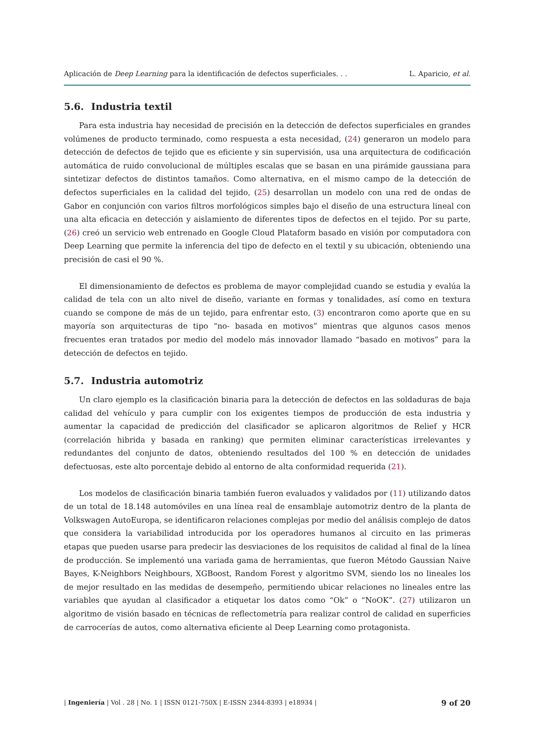Aplicación de Deep Learning para la identificación de defectos superficiales. . .
L. Aparicio, et al.
5.6. Industria textil
Para esta industria hay necesidad de precisión en la detección de defectos superficiales en grandes volúmenes de producto terminado, como respuesta a esta necesidad, (24) generaron un modelo para detección de defectos de tejido que es eficiente y sin supervisión, usa una arquitectura de codificación automática de ruido convolucional de múltiples escalas que se basan en una pirámide gaussiana para sintetizar defectos de distintos tamaños. Como alternativa, en el mismo campo de la detección de defectos superficiales en la calidad del tejido, (25) desarrollan un modelo con una red de ondas de Gabor en conjunción con varios filtros morfológicos simples bajo el diseño de una estructura lineal con una alta eficacia en detección y aislamiento de diferentes tipos de defectos en el tejido. Por su parte, (26) creó un servicio web entrenado en Google Cloud Plataform basado en visión por computadora con Deep Learning que permite la inferencia del tipo de defecto en el textil y su ubicación, obteniendo una precisión de casi el 90 %.
El dimensionamiento de defectos es problema de mayor complejidad cuando se estudia y evalúa la calidad de tela con un alto nivel de diseño, variante en formas y tonalidades, así como en textura cuando se compone de más de un tejido, para enfrentar esto, (3) encontraron como aporte que en su mayoría son arquitecturas de tipo “no- basada en motivos” mientras que algunos casos menos frecuentes eran tratados por medio del modelo más innovador llamado “basado en motivos” para la detección de defectos en tejido.
5.7. Industria automotriz
Un claro ejemplo es la clasificación binaria para la detección de defectos en las soldaduras de baja calidad del vehículo y para cumplir con los exigentes tiempos de producción de esta industria y aumentar la capacidad de predicción del clasificador se aplicaron algoritmos de Relief y HCR (correlación hibrida y basada en ranking) que permiten eliminar características irrelevantes y redundantes del conjunto de datos, obteniendo resultados del 100 % en detección de unidades defectuosas, este alto porcentaje debido al entorno de alta conformidad requerida (21).
Los modelos de clasificación binaria también fueron evaluados y validados por (11) utilizando datos de un total de 18.148 automóviles en una línea real de ensamblaje automotriz dentro de la planta de Volkswagen AutoEuropa, se identificaron relaciones complejas por medio del análisis complejo de datos que considera la variabilidad introducida por los operadores humanos al circuito en las primeras etapas que pueden usarse para predecir las desviaciones de los requisitos de calidad al final de la línea de producción. Se implementó una variada gama de herramientas, que fueron Método Gaussian Naive Bayes, K-Neighbors Neighbours, XGBoost, Random Forest y algoritmo SVM, siendo los no lineales los de mejor resultado en las medidas de desempeño, permitiendo ubicar relaciones no lineales entre las variables que ayudan al clasificador a etiquetar los datos como “Ok” o “NoOK”. (27) utilizaron un algoritmo de visión basado en técnicas de reflectometría para realizar control de calidad en superficies de carrocerías de autos, como alternativa eficiente al Deep Learning como protagonista.
| Ingeniería | Vol . 28 | No. 1 | ISSN 0121-750X | E-ISSN 2344-8393 | e18934 |
9 of 20